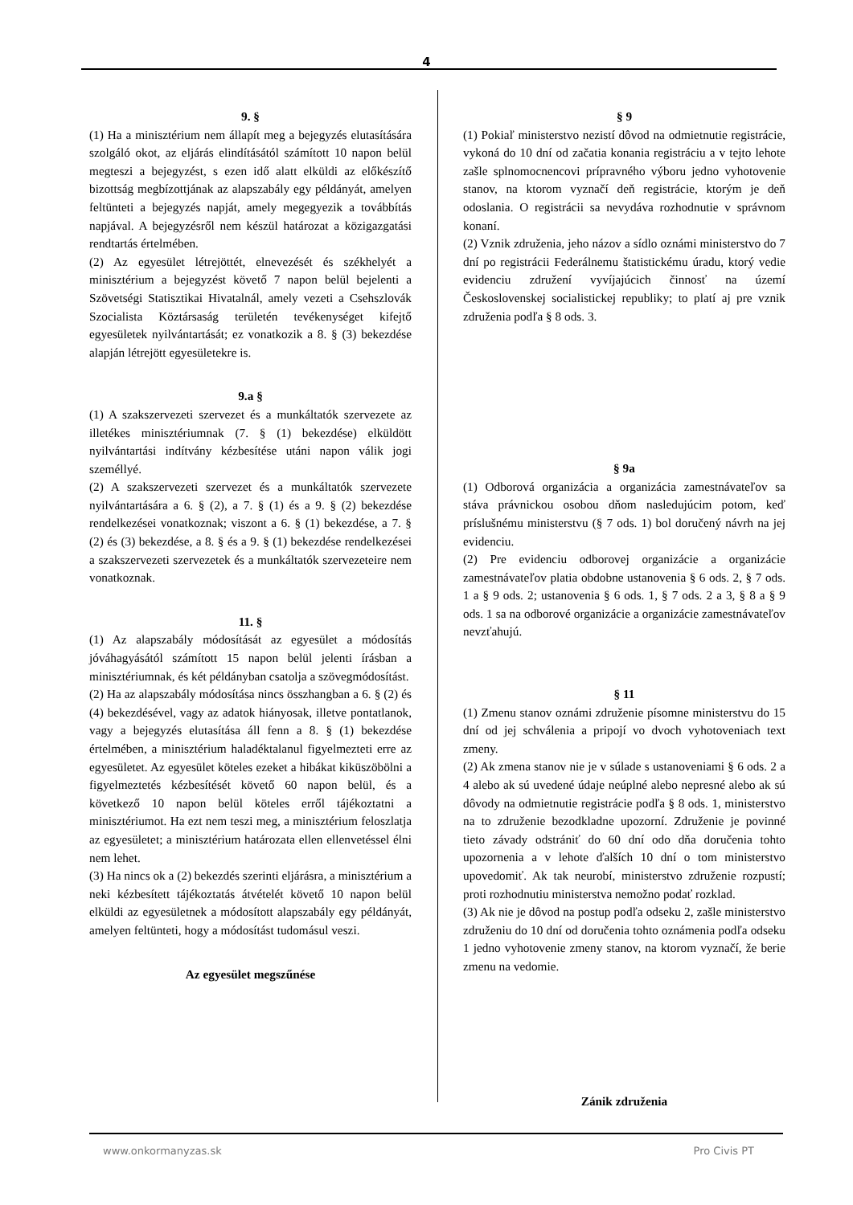4
9. §
(1) Ha a minisztérium nem állapít meg a bejegyzés elutasítására szolgáló okot, az eljárás elindításától számított 10 napon belül megteszi a bejegyzést, s ezen idő alatt elküldi az előkészítő bizottság megbízottjának az alapszabály egy példányát, amelyen feltünteti a bejegyzés napját, amely megegyezik a továbbítás napjával. A bejegyzésről nem készül határozat a közigazgatási rendtartás értelmében.
(2) Az egyesület létrejöttét, elnevezését és székhelyét a minisztérium a bejegyzést követő 7 napon belül bejelenti a Szövetségi Statisztikai Hivatalnál, amely vezeti a Csehszlovák Szocialista Köztársaság területén tevékenységet kifejtő egyesületek nyilvántartását; ez vonatkozik a 8. § (3) bekezdése alapján létrejött egyesületekre is.
9.a §
(1) A szakszervezeti szervezet és a munkáltatók szervezete az illetékes minisztériumnak (7. § (1) bekezdése) elküldött nyilvántartási indítvány kézbesítése utáni napon válik jogi személlyé.
(2) A szakszervezeti szervezet és a munkáltatók szervezete nyilvántartására a 6. § (2), a 7. § (1) és a 9. § (2) bekezdése rendelkezései vonatkoznak; viszont a 6. § (1) bekezdése, a 7. § (2) és (3) bekezdése, a 8. § és a 9. § (1) bekezdése rendelkezései a szakszervezeti szervezetek és a munkáltatók szervezeteire nem vonatkoznak.
11. §
(1) Az alapszabály módosítását az egyesület a módosítás jóváhagyásától számított 15 napon belül jelenti írásban a minisztériumnak, és két példányban csatolja a szövegmódosítást.
(2) Ha az alapszabály módosítása nincs összhangban a 6. § (2) és (4) bekezdésével, vagy az adatok hiányosak, illetve pontatlanok, vagy a bejegyzés elutasítása áll fenn a 8. § (1) bekezdése értelmében, a minisztérium haladéktalanul figyelmezteti erre az egyesületet. Az egyesület köteles ezeket a hibákat kiküszöbölni a figyelmeztetés kézbesítését követő 60 napon belül, és a következő 10 napon belül köteles erről tájékoztatni a minisztériumot. Ha ezt nem teszi meg, a minisztérium feloszlatja az egyesületet; a minisztérium határozata ellen ellenvetéssel élni nem lehet.
(3) Ha nincs ok a (2) bekezdés szerinti eljárásra, a minisztérium a neki kézbesített tájékoztatás átvételét követő 10 napon belül elküldi az egyesületnek a módosított alapszabály egy példányát, amelyen feltünteti, hogy a módosítást tudomásul veszi.
Az egyesület megszűnése
§ 9
(1) Pokiaľ ministerstvo nezistí dôvod na odmietnutie registrácie, vykoná do 10 dní od začatia konania registráciu a v tejto lehote zašle splnomocnencovi prípravného výboru jedno vyhotovenie stanov, na ktorom vyznačí deň registrácie, ktorým je deň odoslania. O registrácii sa nevydáva rozhodnutie v správnom konaní.
(2) Vznik združenia, jeho názov a sídlo oznámi ministerstvo do 7 dní po registrácii Federálnemu štatistickému úradu, ktorý vedie evidenciu združení vyvíjajúcich činnosť na území Československej socialistickej republiky; to platí aj pre vznik združenia podľa § 8 ods. 3.
§ 9a
(1) Odborová organizácia a organizácia zamestnávateľov sa stáva právnickou osobou dňom nasledujúcim potom, keď príslušnému ministerstvu (§ 7 ods. 1) bol doručený návrh na jej evidenciu.
(2) Pre evidenciu odborovej organizácie a organizácie zamestnávateľov platia obdobne ustanovenia § 6 ods. 2, § 7 ods. 1 a § 9 ods. 2; ustanovenia § 6 ods. 1, § 7 ods. 2 a 3, § 8 a § 9 ods. 1 sa na odborové organizácie a organizácie zamestnávateľov nevzťahujú.
§ 11
(1) Zmenu stanov oznámi združenie písomne ministerstvu do 15 dní od jej schválenia a pripojí vo dvoch vyhotoveniach text zmeny.
(2) Ak zmena stanov nie je v súlade s ustanoveniami § 6 ods. 2 a 4 alebo ak sú uvedené údaje neúplné alebo nepresné alebo ak sú dôvody na odmietnutie registrácie podľa § 8 ods. 1, ministerstvo na to združenie bezodkladne upozorní. Združenie je povinné tieto závady odstrániť do 60 dní odo dňa doručenia tohto upozornenia a v lehote ďalších 10 dní o tom ministerstvo upovedomiť. Ak tak neurobí, ministerstvo združenie rozpustí; proti rozhodnutiu ministerstva nemožno podať rozklad.
(3) Ak nie je dôvod na postup podľa odseku 2, zašle ministerstvo združeniu do 10 dní od doručenia tohto oznámenia podľa odseku 1 jedno vyhotovenie zmeny stanov, na ktorom vyznačí, že berie zmenu na vedomie.
Zánik združenia
www.onkormanyzas.sk Pro Civis PT